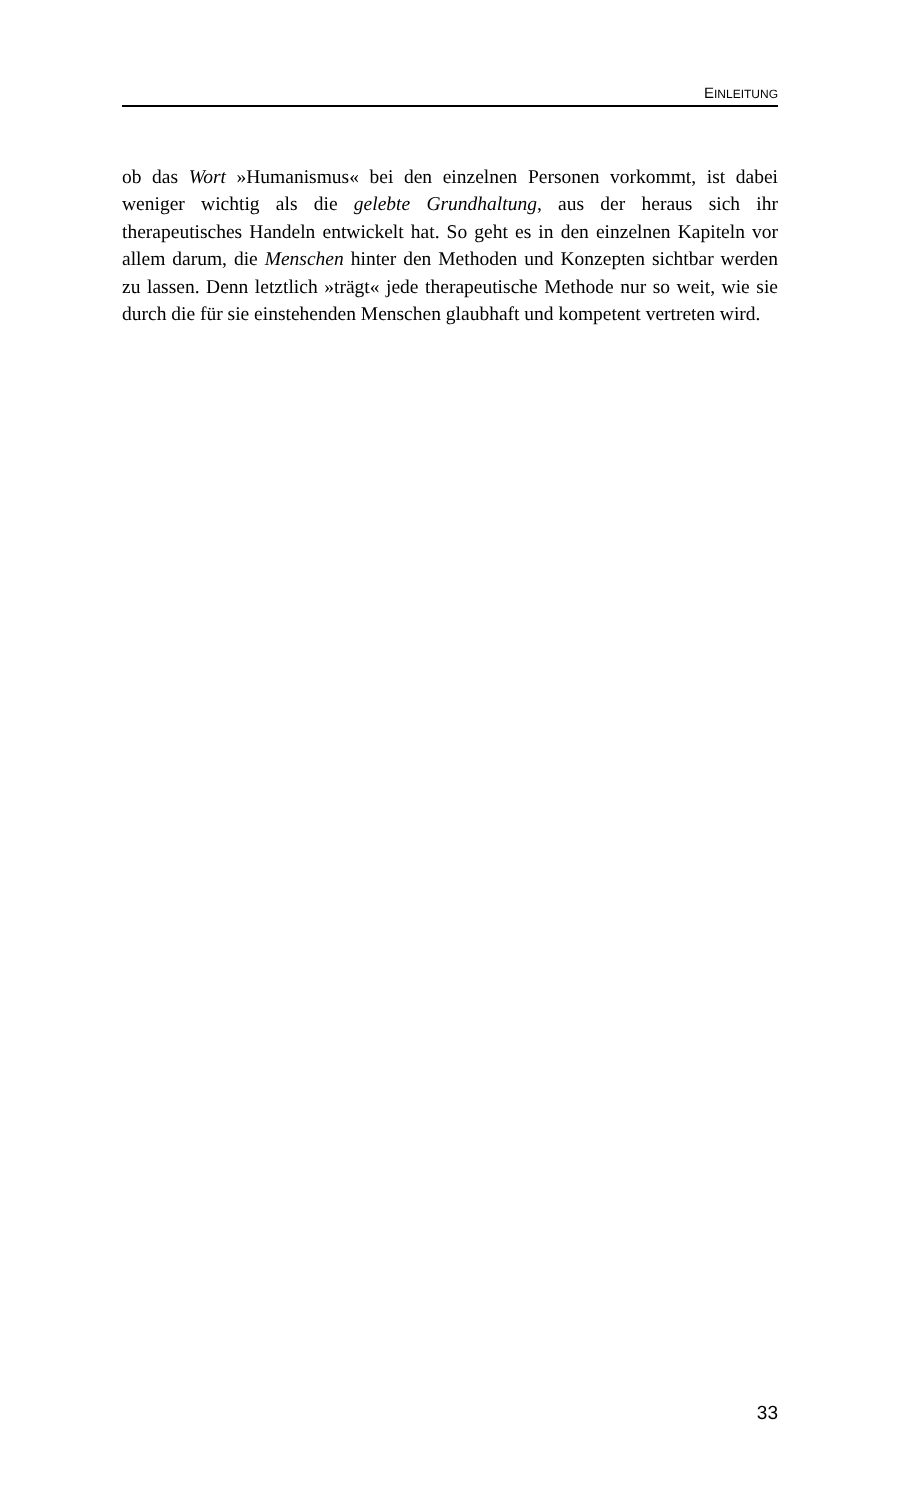EINLEITUNG
ob das Wort »Humanismus« bei den einzelnen Personen vorkommt, ist dabei weniger wichtig als die gelebte Grundhaltung, aus der heraus sich ihr therapeutisches Handeln entwickelt hat. So geht es in den einzelnen Kapiteln vor allem darum, die Menschen hinter den Methoden und Konzepten sichtbar werden zu lassen. Denn letztlich »trägt« jede therapeutische Methode nur so weit, wie sie durch die für sie einstehenden Menschen glaubhaft und kompetent vertreten wird.
33